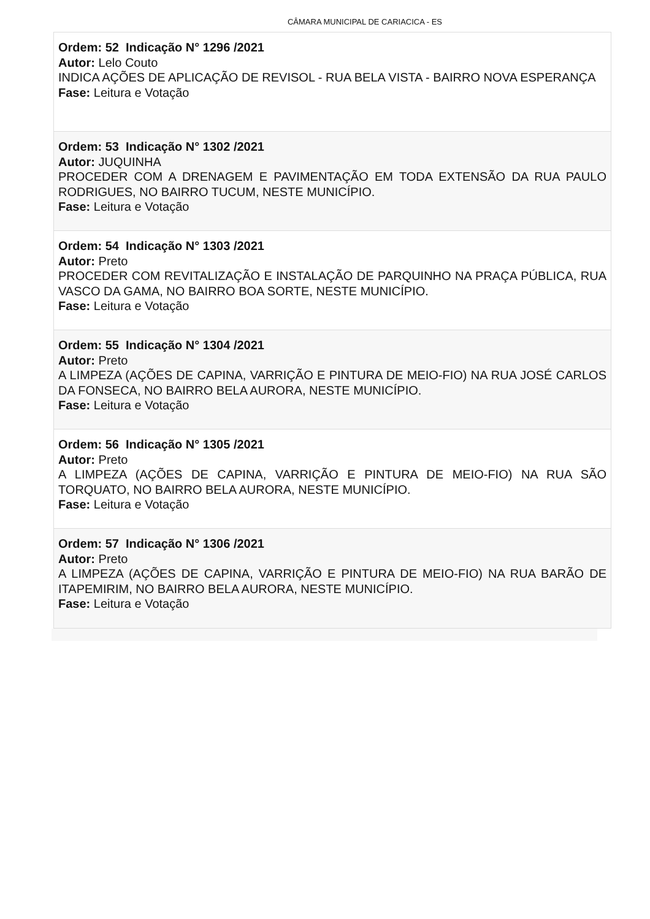CÂMARA MUNICIPAL DE CARIACICA - ES
Ordem: 52 Indicação N° 1296 /2021
Autor: Lelo Couto
INDICA AÇÕES DE APLICAÇÃO DE REVISOL - RUA BELA VISTA - BAIRRO NOVA ESPERANÇA
Fase: Leitura e Votação
Ordem: 53 Indicação N° 1302 /2021
Autor: JUQUINHA
PROCEDER COM A DRENAGEM E PAVIMENTAÇÃO EM TODA EXTENSÃO DA RUA PAULO RODRIGUES, NO BAIRRO TUCUM, NESTE MUNICÍPIO.
Fase: Leitura e Votação
Ordem: 54 Indicação N° 1303 /2021
Autor: Preto
PROCEDER COM REVITALIZAÇÃO E INSTALAÇÃO DE PARQUINHO NA PRAÇA PÚBLICA, RUA VASCO DA GAMA, NO BAIRRO BOA SORTE, NESTE MUNICÍPIO.
Fase: Leitura e Votação
Ordem: 55 Indicação N° 1304 /2021
Autor: Preto
A LIMPEZA (AÇÕES DE CAPINA, VARRIÇÃO E PINTURA DE MEIO-FIO) NA RUA JOSÉ CARLOS DA FONSECA, NO BAIRRO BELA AURORA, NESTE MUNICÍPIO.
Fase: Leitura e Votação
Ordem: 56 Indicação N° 1305 /2021
Autor: Preto
A LIMPEZA (AÇÕES DE CAPINA, VARRIÇÃO E PINTURA DE MEIO-FIO) NA RUA SÃO TORQUATO, NO BAIRRO BELA AURORA, NESTE MUNICÍPIO.
Fase: Leitura e Votação
Ordem: 57 Indicação N° 1306 /2021
Autor: Preto
A LIMPEZA (AÇÕES DE CAPINA, VARRIÇÃO E PINTURA DE MEIO-FIO) NA RUA BARÃO DE ITAPEMIRIM, NO BAIRRO BELA AURORA, NESTE MUNICÍPIO.
Fase: Leitura e Votação